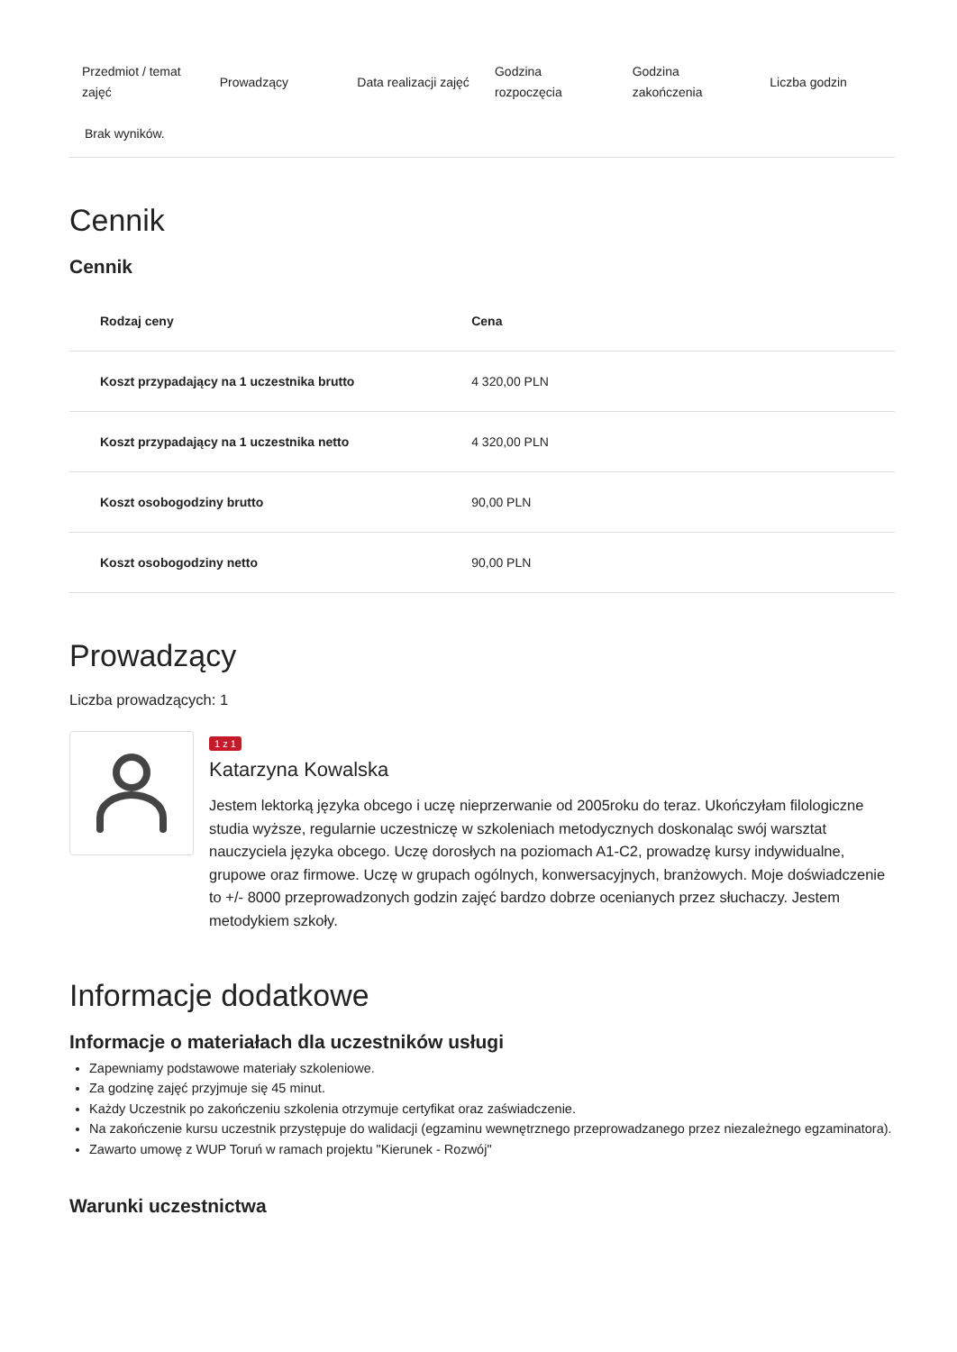| Przedmiot / temat zajęć | Prowadzący | Data realizacji zajęć | Godzina rozpoczęcia | Godzina zakończenia | Liczba godzin |
| --- | --- | --- | --- | --- | --- |
| Brak wyników. | | | | | |
Cennik
Cennik
| Rodzaj ceny | Cena |
| --- | --- |
| Koszt przypadający na 1 uczestnika brutto | 4 320,00 PLN |
| Koszt przypadający na 1 uczestnika netto | 4 320,00 PLN |
| Koszt osobogodziny brutto | 90,00 PLN |
| Koszt osobogodziny netto | 90,00 PLN |
Prowadzący
Liczba prowadzących: 1
1 z 1
Katarzyna Kowalska
Jestem lektorką języka obcego i uczę nieprzerwanie od 2005roku do teraz. Ukończyłam filologiczne studia wyższe, regularnie uczestniczę w szkoleniach metodycznych doskonaląc swój warsztat nauczyciela języka obcego. Uczę dorosłych na poziomach A1-C2, prowadzę kursy indywidualne, grupowe oraz firmowe. Uczę w grupach ogólnych, konwersacyjnych, branżowych. Moje doświadczenie to +/- 8000 przeprowadzonych godzin zajęć bardzo dobrze ocenianych przez słuchaczy. Jestem metodykiem szkoły.
Informacje dodatkowe
Informacje o materiałach dla uczestników usługi
Zapewniamy podstawowe materiały szkoleniowe.
Za godzinę zajęć przyjmuje się 45 minut.
Każdy Uczestnik po zakończeniu szkolenia otrzymuje certyfikat oraz zaświadczenie.
Na zakończenie kursu uczestnik przystępuje do walidacji (egzaminu wewnętrznego przeprowadzanego przez niezależnego egzaminatora).
Zawarto umowę z WUP Toruń w ramach projektu "Kierunek - Rozwój"
Warunki uczestnictwa